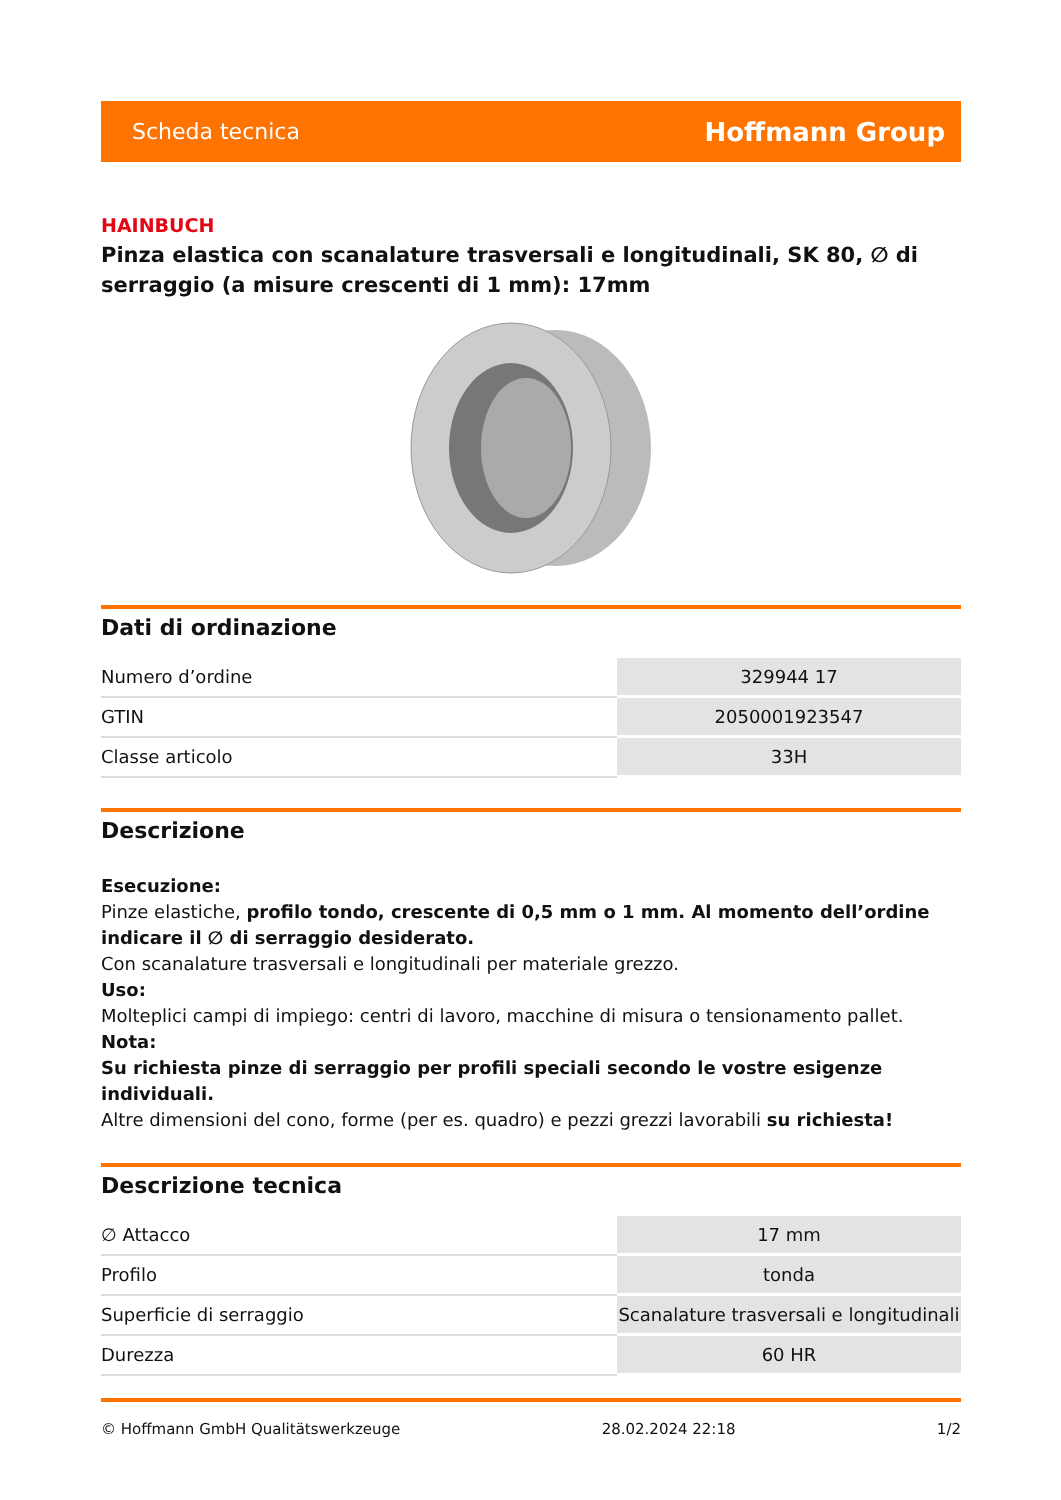Scheda tecnica Hoffmann Group
HAINBUCH
Pinza elastica con scanalature trasversali e longitudinali, SK 80, ∅ di serraggio (a misure crescenti di 1 mm): 17mm
Dati di ordinazione
| Numero d’ordine | 329944 17 |
| GTIN | 2050001923547 |
| Classe articolo | 33H |
Descrizione
Esecuzione:
Pinze elastiche, profilo tondo, crescente di 0,5 mm o 1 mm. Al momento dell’ordine indicare il ∅ di serraggio desiderato.
Con scanalature trasversali e longitudinali per materiale grezzo.
Uso:
Molteplici campi di impiego: centri di lavoro, macchine di misura o tensionamento pallet.
Nota:
Su richiesta pinze di serraggio per profili speciali secondo le vostre esigenze individuali.
Altre dimensioni del cono, forme (per es. quadro) e pezzi grezzi lavorabili su richiesta!
Descrizione tecnica
| ∅ Attacco | 17 mm |
| Profilo | tonda |
| Superficie di serraggio | Scanalature trasversali e longitudinali |
| Durezza | 60 HR |
© Hoffmann GmbH Qualitätswerkzeuge 28.02.2024 22:18 1/2